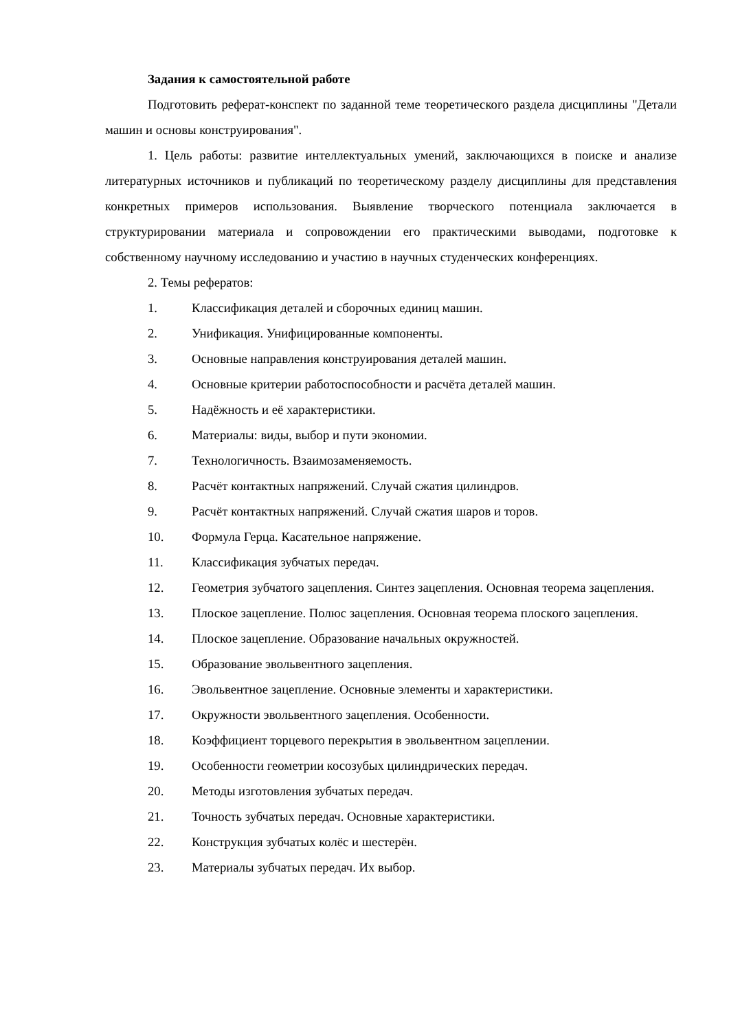Задания к самостоятельной работе
Подготовить реферат-конспект по заданной теме теоретического раздела дисциплины "Детали машин и основы конструирования".
1. Цель работы: развитие интеллектуальных умений, заключающихся в поиске и анализе литературных источников и публикаций по теоретическому разделу дисциплины для представления конкретных примеров использования. Выявление творческого потенциала заключается в структурировании материала и сопровождении его практическими выводами, подготовке к собственному научному исследованию и участию в научных студенческих конференциях.
2. Темы рефератов:
1. Классификация деталей и сборочных единиц машин.
2. Унификация. Унифицированные компоненты.
3. Основные направления конструирования деталей машин.
4. Основные критерии работоспособности и расчёта деталей машин.
5. Надёжность и её характеристики.
6. Материалы: виды, выбор и пути экономии.
7. Технологичность. Взаимозаменяемость.
8. Расчёт контактных напряжений. Случай сжатия цилиндров.
9. Расчёт контактных напряжений. Случай сжатия шаров и торов.
10. Формула Герца. Касательное напряжение.
11. Классификация зубчатых передач.
12. Геометрия зубчатого зацепления. Синтез зацепления. Основная теорема зацепления.
13. Плоское зацепление. Полюс зацепления. Основная теорема плоского зацепления.
14. Плоское зацепление. Образование начальных окружностей.
15. Образование эвольвентного зацепления.
16. Эвольвентное зацепление. Основные элементы и характеристики.
17. Окружности эвольвентного зацепления. Особенности.
18. Коэффициент торцевого перекрытия в эвольвентном зацеплении.
19. Особенности геометрии косозубых цилиндрических передач.
20. Методы изготовления зубчатых передач.
21. Точность зубчатых передач. Основные характеристики.
22. Конструкция зубчатых колёс и шестерён.
23. Материалы зубчатых передач. Их выбор.